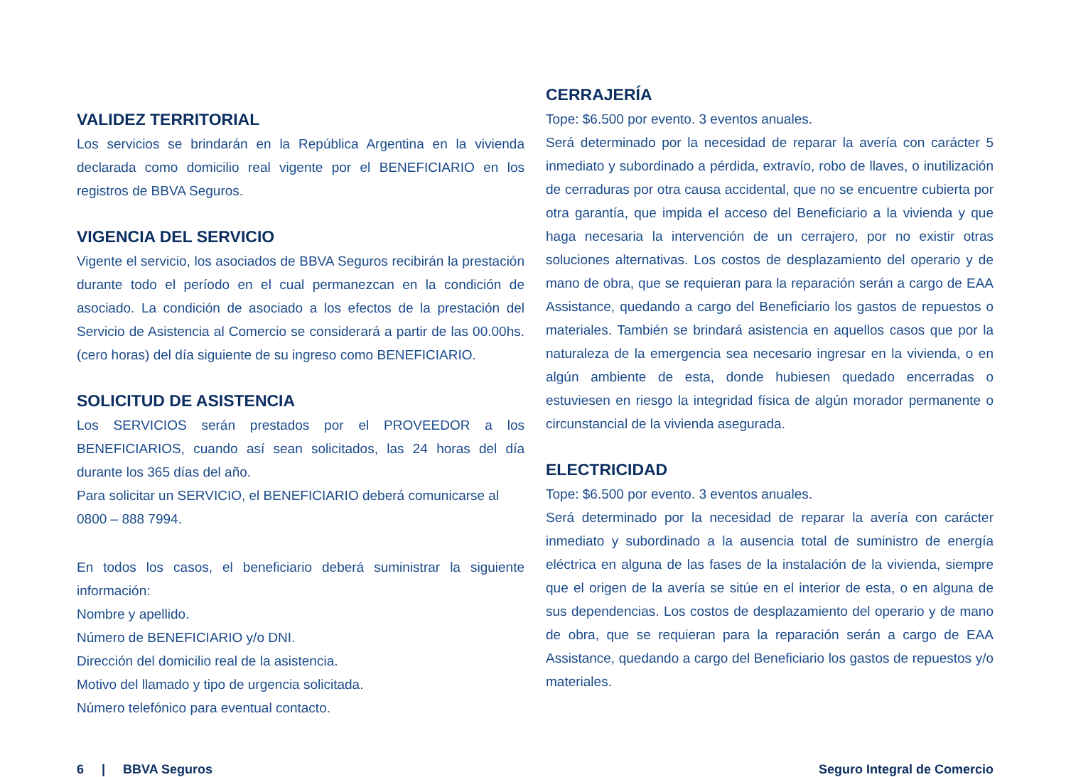VALIDEZ TERRITORIAL
Los servicios se brindarán en la República Argentina en la vivienda declarada como domicilio real vigente por el BENEFICIARIO en los registros de BBVA Seguros.
VIGENCIA DEL SERVICIO
Vigente el servicio, los asociados de BBVA Seguros recibirán la prestación durante todo el período en el cual permanezcan en la condición de asociado. La condición de asociado a los efectos de la prestación del Servicio de Asistencia al Comercio se considerará a partir de las 00.00hs. (cero horas) del día siguiente de su ingreso como BENEFICIARIO.
SOLICITUD DE ASISTENCIA
Los SERVICIOS serán prestados por el PROVEEDOR a los BENEFICIARIOS, cuando así sean solicitados, las 24 horas del día durante los 365 días del año.
Para solicitar un SERVICIO, el BENEFICIARIO deberá comunicarse al
0800 – 888 7994.
En todos los casos, el beneficiario deberá suministrar la siguiente información:
Nombre y apellido.
Número de BENEFICIARIO y/o DNI.
Dirección del domicilio real de la asistencia.
Motivo del llamado y tipo de urgencia solicitada.
Número telefónico para eventual contacto.
CERRAJERÍA
Tope: $6.500 por evento. 3 eventos anuales.
Será determinado por la necesidad de reparar la avería con carácter 5 inmediato y subordinado a pérdida, extravío, robo de llaves, o inutilización de cerraduras por otra causa accidental, que no se encuentre cubierta por otra garantía, que impida el acceso del Beneficiario a la vivienda y que haga necesaria la intervención de un cerrajero, por no existir otras soluciones alternativas. Los costos de desplazamiento del operario y de mano de obra, que se requieran para la reparación serán a cargo de EAA Assistance, quedando a cargo del Beneficiario los gastos de repuestos o materiales. También se brindará asistencia en aquellos casos que por la naturaleza de la emergencia sea necesario ingresar en la vivienda, o en algún ambiente de esta, donde hubiesen quedado encerradas o estuviesen en riesgo la integridad física de algún morador permanente o circunstancial de la vivienda asegurada.
ELECTRICIDAD
Tope: $6.500 por evento. 3 eventos anuales.
Será determinado por la necesidad de reparar la avería con carácter inmediato y subordinado a la ausencia total de suministro de energía eléctrica en alguna de las fases de la instalación de la vivienda, siempre que el origen de la avería se sitúe en el interior de esta, o en alguna de sus dependencias. Los costos de desplazamiento del operario y de mano de obra, que se requieran para la reparación serán a cargo de EAA Assistance, quedando a cargo del Beneficiario los gastos de repuestos y/o materiales.
6 | BBVA Seguros Seguro Integral de Comercio